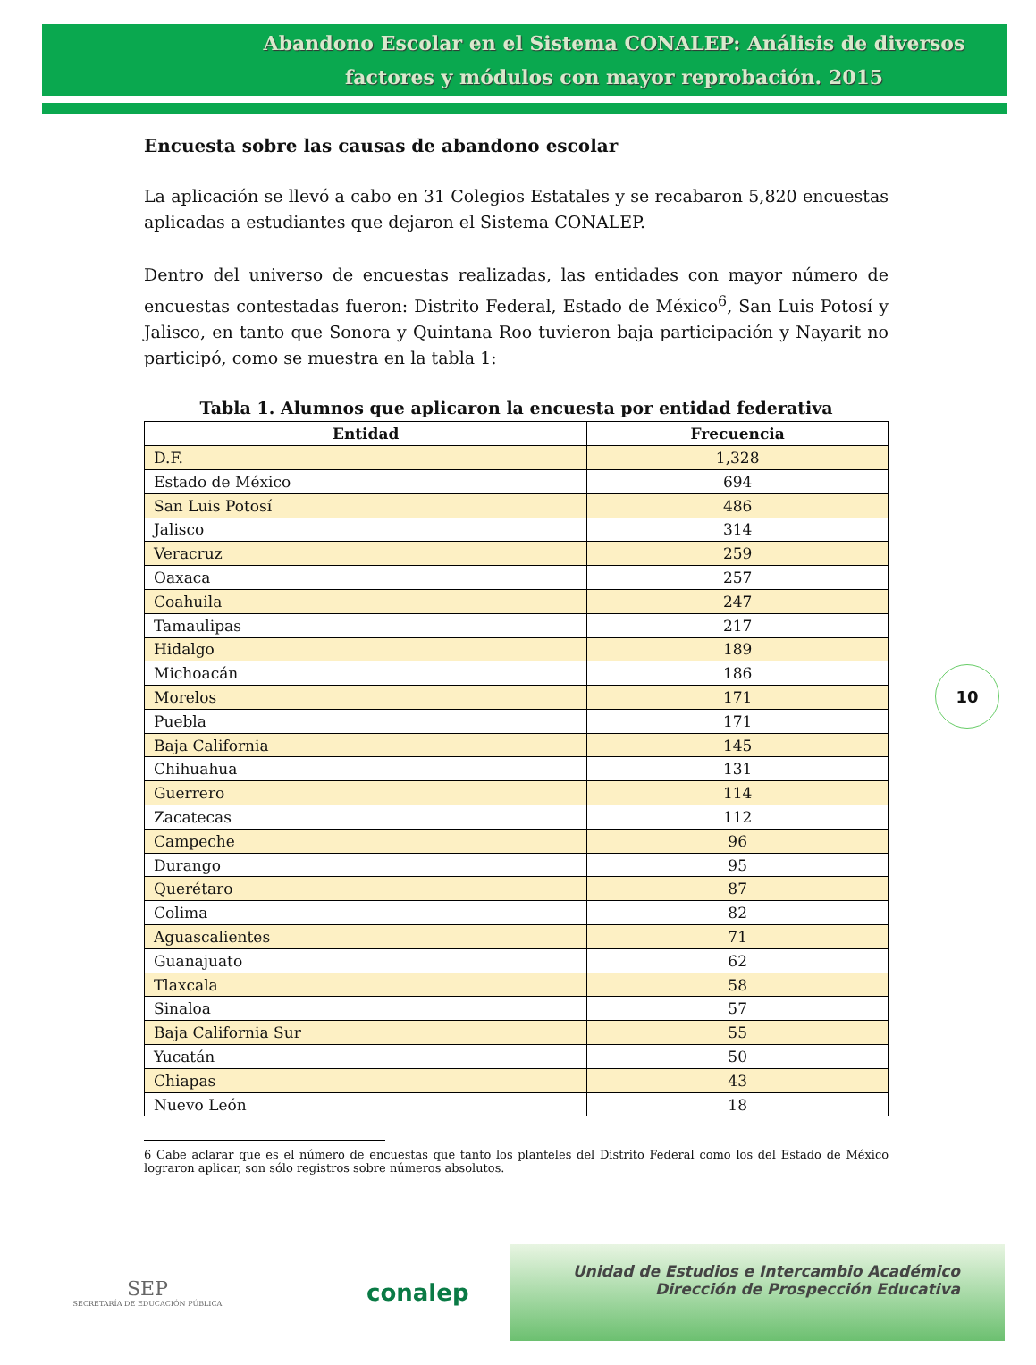Abandono Escolar en el Sistema CONALEP: Análisis de diversos factores y módulos con mayor reprobación. 2015
Encuesta sobre las causas de abandono escolar
La aplicación se llevó a cabo en 31 Colegios Estatales y se recabaron 5,820 encuestas aplicadas a estudiantes que dejaron el Sistema CONALEP.
Dentro del universo de encuestas realizadas, las entidades con mayor número de encuestas contestadas fueron: Distrito Federal, Estado de México<sup>6</sup>, San Luis Potosí y Jalisco, en tanto que Sonora y Quintana Roo tuvieron baja participación y Nayarit no participó, como se muestra en la tabla 1:
Tabla 1. Alumnos que aplicaron la encuesta por entidad federativa
| Entidad | Frecuencia |
| --- | --- |
| D.F. | 1,328 |
| Estado de México | 694 |
| San Luis Potosí | 486 |
| Jalisco | 314 |
| Veracruz | 259 |
| Oaxaca | 257 |
| Coahuila | 247 |
| Tamaulipas | 217 |
| Hidalgo | 189 |
| Michoacán | 186 |
| Morelos | 171 |
| Puebla | 171 |
| Baja California | 145 |
| Chihuahua | 131 |
| Guerrero | 114 |
| Zacatecas | 112 |
| Campeche | 96 |
| Durango | 95 |
| Querétaro | 87 |
| Colima | 82 |
| Aguascalientes | 71 |
| Guanajuato | 62 |
| Tlaxcala | 58 |
| Sinaloa | 57 |
| Baja California Sur | 55 |
| Yucatán | 50 |
| Chiapas | 43 |
| Nuevo León | 18 |
6 Cabe aclarar que es el número de encuestas que tanto los planteles del Distrito Federal como los del Estado de México lograron aplicar, son sólo registros sobre números absolutos.
10
SEP
SECRETARÍA DE EDUCACIÓN PÚBLICA
conalep
Unidad de Estudios e Intercambio Académico
Dirección de Prospección Educativa